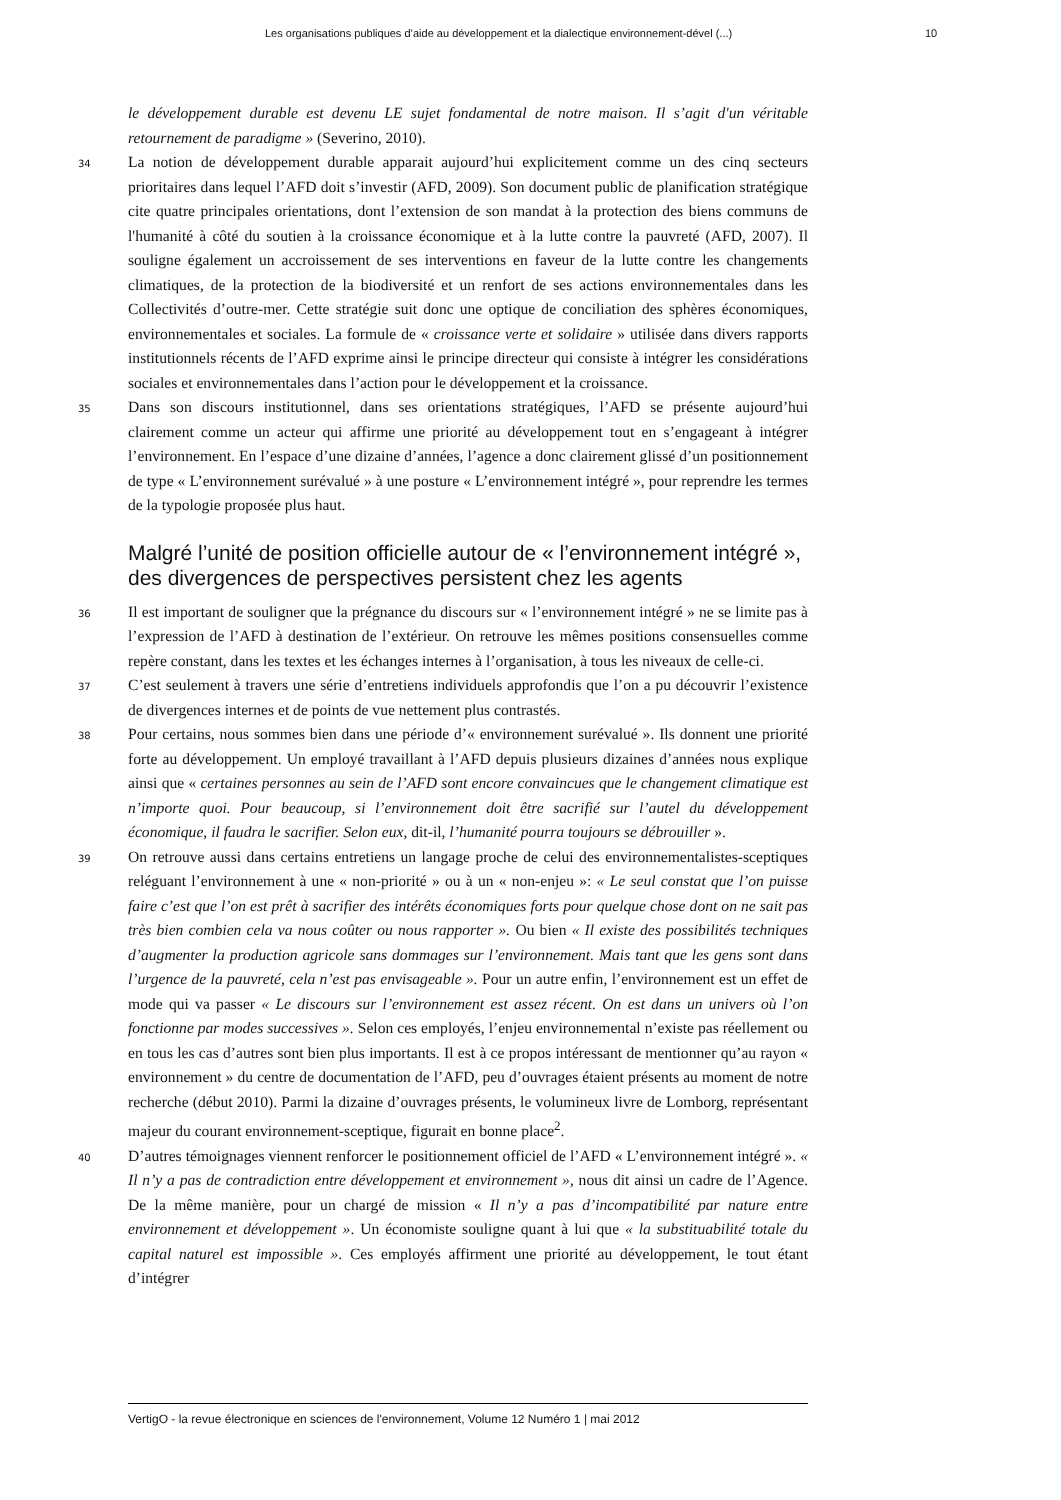Les organisations publiques d’aide au développement et la dialectique environnement-dével (...) 10
le développement durable est devenu LE sujet fondamental de notre maison. Il s’agit d'un véritable retournement de paradigme » (Severino, 2010).
34
La notion de développement durable apparait aujourd’hui explicitement comme un des cinq secteurs prioritaires dans lequel l’AFD doit s’investir (AFD, 2009). Son document public de planification stratégique cite quatre principales orientations, dont l’extension de son mandat à la protection des biens communs de l'humanité à côté du soutien à la croissance économique et à la lutte contre la pauvreté (AFD, 2007). Il souligne également un accroissement de ses interventions en faveur de la lutte contre les changements climatiques, de la protection de la biodiversité et un renfort de ses actions environnementales dans les Collectivités d’outre-mer. Cette stratégie suit donc une optique de conciliation des sphères économiques, environnementales et sociales. La formule de « croissance verte et solidaire » utilisée dans divers rapports institutionnels récents de l’AFD exprime ainsi le principe directeur qui consiste à intégrer les considérations sociales et environnementales dans l’action pour le développement et la croissance.
35
Dans son discours institutionnel, dans ses orientations stratégiques, l’AFD se présente aujourd’hui clairement comme un acteur qui affirme une priorité au développement tout en s’engageant à intégrer l’environnement. En l’espace d’une dizaine d’années, l’agence a donc clairement glissé d’un positionnement de type « L’environnement surévalué » à une posture « L’environnement intégré », pour reprendre les termes de la typologie proposée plus haut.
Malgré l’unité de position officielle autour de « l’environnement intégré », des divergences de perspectives persistent chez les agents
36
Il est important de souligner que la prégnance du discours sur « l’environnement intégré » ne se limite pas à l’expression de l’AFD à destination de l’extérieur. On retrouve les mêmes positions consensuelles comme repère constant, dans les textes et les échanges internes à l’organisation, à tous les niveaux de celle-ci.
37
C’est seulement à travers une série d’entretiens individuels approfondis que l’on a pu découvrir l’existence de divergences internes et de points de vue nettement plus contrastés.
38
Pour certains, nous sommes bien dans une période d’« environnement surévalué ». Ils donnent une priorité forte au développement. Un employé travaillant à l’AFD depuis plusieurs dizaines d’années nous explique ainsi que « certaines personnes au sein de l’AFD sont encore convaincues que le changement climatique est n’importe quoi. Pour beaucoup, si l’environnement doit être sacrifié sur l’autel du développement économique, il faudra le sacrifier. Selon eux, dit-il, l’humanité pourra toujours se débrouiller ».
39
On retrouve aussi dans certains entretiens un langage proche de celui des environnementalistes-sceptiques reléguant l’environnement à une « non-priorité » ou à un « non-enjeu »: « Le seul constat que l’on puisse faire c’est que l’on est prêt à sacrifier des intérêts économiques forts pour quelque chose dont on ne sait pas très bien combien cela va nous coûter ou nous rapporter ». Ou bien « Il existe des possibilités techniques d’augmenter la production agricole sans dommages sur l’environnement. Mais tant que les gens sont dans l’urgence de la pauvreté, cela n’est pas envisageable ». Pour un autre enfin, l’environnement est un effet de mode qui va passer « Le discours sur l’environnement est assez récent. On est dans un univers où l’on fonctionne par modes successives ». Selon ces employés, l’enjeu environnemental n’existe pas réellement ou en tous les cas d’autres sont bien plus importants. Il est à ce propos intéressant de mentionner qu’au rayon « environnement » du centre de documentation de l’AFD, peu d’ouvrages étaient présents au moment de notre recherche (début 2010). Parmi la dizaine d’ouvrages présents, le volumineux livre de Lomborg, représentant majeur du courant environnement-sceptique, figurait en bonne place<sup>2</sup>.
40
D’autres témoignages viennent renforcer le positionnement officiel de l’AFD « L’environnement intégré ». « Il n’y a pas de contradiction entre développement et environnement », nous dit ainsi un cadre de l’Agence. De la même manière, pour un chargé de mission « Il n’y a pas d’incompatibilité par nature entre environnement et développement ». Un économiste souligne quant à lui que « la substituabilité totale du capital naturel est impossible ». Ces employés affirment une priorité au développement, le tout étant d’intégrer
VertigO - la revue électronique en sciences de l'environnement, Volume 12 Numéro 1 | mai 2012